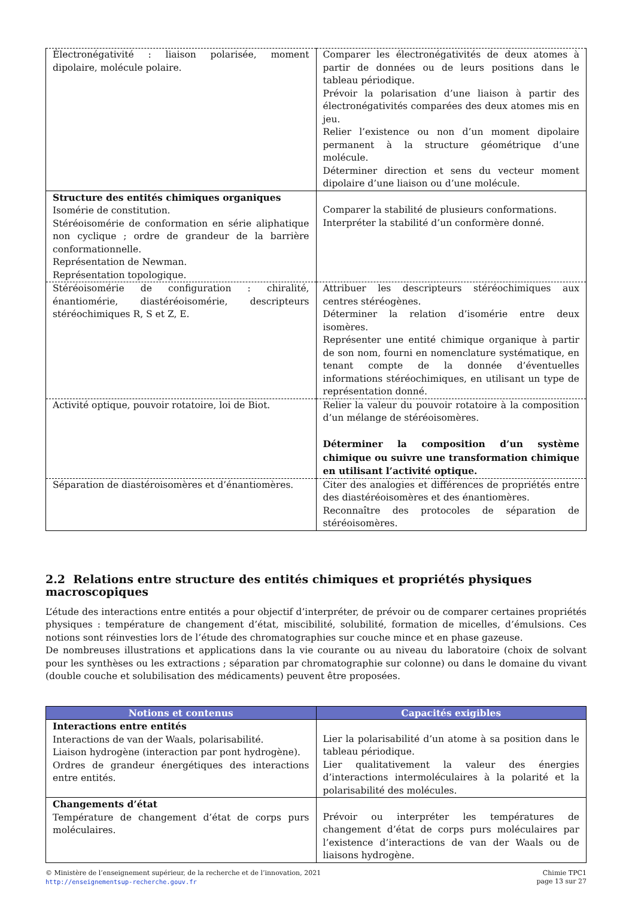| Électronégativité : liaison polarisée, moment dipolaire, molécule polaire. | Comparer les électronégativités de deux atomes à partir de données ou de leurs positions dans le tableau périodique. Prévoir la polarisation d’une liaison à partir des électronégativités comparées des deux atomes mis en jeu. Relier l’existence ou non d’un moment dipolaire permanent à la structure géométrique d’une molécule. Déterminer direction et sens du vecteur moment dipolaire d’une liaison ou d’une molécule. |
| Structure des entités chimiques organiques Isomérie de constitution. Stéréoisomérie de conformation en série aliphatique non cyclique ; ordre de grandeur de la barrière conformationnelle. Représentation de Newman. Représentation topologique. | Comparer la stabilité de plusieurs conformations. Interpréter la stabilité d’un conformère donné. |
| Stéréoisomérie de configuration : chiralité, énantiomérie, diastéréoisomérie, descripteurs stéréochimiques R, S et Z, E. | Attribuer les descripteurs stéréochimiques aux centres stéréogènes. Déterminer la relation d’isomérie entre deux isomères. Représenter une entité chimique organique à partir de son nom, fourni en nomenclature systématique, en tenant compte de la donnée d’éventuelles informations stéréochimiques, en utilisant un type de représentation donné. |
| Activité optique, pouvoir rotatoire, loi de Biot. | Relier la valeur du pouvoir rotatoire à la composition d’un mélange de stéréoisomères. Déterminer la composition d’un système chimique ou suivre une transformation chimique en utilisant l’activité optique. |
| Séparation de diastéroisomères et d’énantiomères. | Citer des analogies et différences de propriétés entre des diastéréoisomères et des énantiomères. Reconnaître des protocoles de séparation de stéréoisomères. |
2.2 Relations entre structure des entités chimiques et propriétés physiques macroscopiques
L’étude des interactions entre entités a pour objectif d’interpréter, de prévoir ou de comparer certaines propriétés physiques : température de changement d’état, miscibilité, solubilité, formation de micelles, d’émulsions. Ces notions sont réinvesties lors de l’étude des chromatographies sur couche mince et en phase gazeuse.
De nombreuses illustrations et applications dans la vie courante ou au niveau du laboratoire (choix de solvant pour les synthèses ou les extractions ; séparation par chromatographie sur colonne) ou dans le domaine du vivant (double couche et solubilisation des médicaments) peuvent être proposées.
| Notions et contenus | Capacités exigibles |
| --- | --- |
| Interactions entre entités Interactions de van der Waals, polarisabilité. Liaison hydrogène (interaction par pont hydrogène). Ordres de grandeur énergétiques des interactions entre entités. | Lier la polarisabilité d’un atome à sa position dans le tableau périodique. Lier qualitativement la valeur des énergies d’interactions intermoléculaires à la polarité et la polarisabilité des molécules. |
| Changements d’état Température de changement d’état de corps purs moléculaires. | Prévoir ou interpréter les températures de changement d’état de corps purs moléculaires par l’existence d’interactions de van der Waals ou de liaisons hydrogène. |
© Ministère de l’enseignement supérieur, de la recherche et de l’innovation, 2021
http://enseignementsup-recherche.gouv.fr
Chimie TPC1
page 13 sur 27